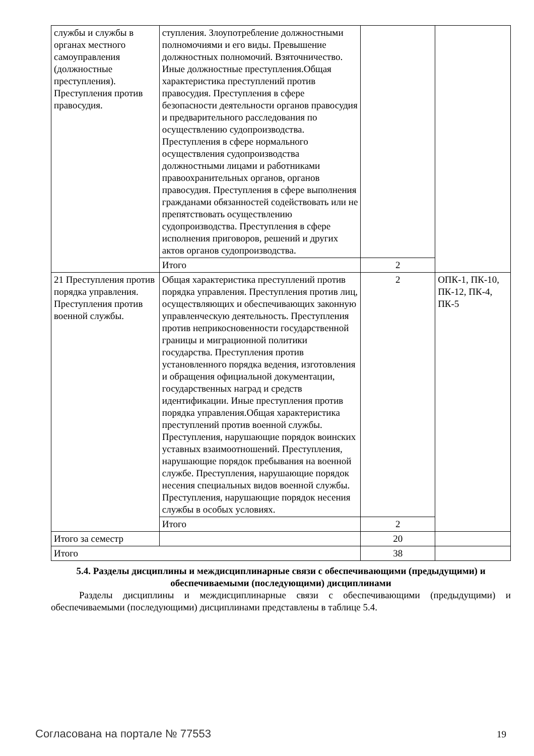| службы и службы в органах местного самоуправления (должностные преступления). Преступления против правосудия. | ступления. Злоупотребление должностными полномочиями и его виды. Превышение должностных полномочий. Взяточничество. Иные должностные преступления.Общая характеристика преступлений против правосудия. Преступления в сфере безопасности деятельности органов правосудия и предварительного расследования по осуществлению судопроизводства. Преступления в сфере нормального осуществления судопроизводства должностными лицами и работниками правоохранительных органов, органов правосудия. Преступления в сфере выполнения гражданами обязанностей содействовать или не препятствовать осуществлению судопроизводства. Преступления в сфере исполнения приговоров, решений и других актов органов судопроизводства. | | |
| | Итого | 2 | |
| 21 Преступления против порядка управления. Преступления против военной службы. | Общая характеристика преступлений против порядка управления. Преступления против лиц, осуществляющих и обеспечивающих законную управленческую деятельность. Преступления против неприкосновенности государственной границы и миграционной политики государства. Преступления против установленного порядка ведения, изготовления и обращения официальной документации, государственных наград и средств идентификации. Иные преступления против порядка управления.Общая характеристика преступлений против военной службы. Преступления, нарушающие порядок воинских уставных взаимоотношений. Преступления, нарушающие порядок пребывания на военной службе. Преступления, нарушающие порядок несения специальных видов военной службы. Преступления, нарушающие порядок несения службы в особых условиях. | 2 | ОПК-1, ПК-10, ПК-12, ПК-4, ПК-5 |
| | Итого | 2 | |
| Итого за семестр | | 20 | |
| Итого | | 38 | |
5.4. Разделы дисциплины и междисциплинарные связи с обеспечивающими (предыдущими) и обеспечиваемыми (последующими) дисциплинами
Разделы дисциплины и междисциплинарные связи с обеспечивающими (предыдущими) и обеспечиваемыми (последующими) дисциплинами представлены в таблице 5.4.
Согласована на портале № 77553 19